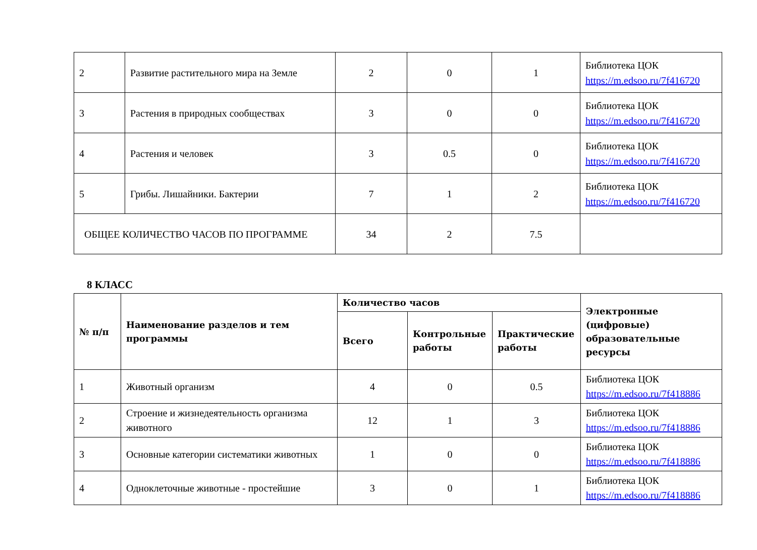| 2 | Развитие растительного мира на Земле | 2 | 0 | 1 | Библиотека ЦОК https://m.edsoo.ru/7f416720 |
| 3 | Растения в природных сообществах | 3 | 0 | 0 | Библиотека ЦОК https://m.edsoo.ru/7f416720 |
| 4 | Растения и человек | 3 | 0.5 | 0 | Библиотека ЦОК https://m.edsoo.ru/7f416720 |
| 5 | Грибы. Лишайники. Бактерии | 7 | 1 | 2 | Библиотека ЦОК https://m.edsoo.ru/7f416720 |
| ОБЩЕЕ КОЛИЧЕСТВО ЧАСОВ ПО ПРОГРАММЕ | | 34 | 2 | 7.5 | |
8 КЛАСС
| № п/п | Наименование разделов и тем программы | Количество часов | | | Электронные (цифровые) образовательные ресурсы |
| --- | --- | --- | --- | --- | --- |
| | | Всего | Контрольные работы | Практические работы | |
| 1 | Животный организм | 4 | 0 | 0.5 | Библиотека ЦОК https://m.edsoo.ru/7f418886 |
| 2 | Строение и жизнедеятельность организма животного | 12 | 1 | 3 | Библиотека ЦОК https://m.edsoo.ru/7f418886 |
| 3 | Основные категории систематики животных | 1 | 0 | 0 | Библиотека ЦОК https://m.edsoo.ru/7f418886 |
| 4 | Одноклеточные животные - простейшие | 3 | 0 | 1 | Библиотека ЦОК https://m.edsoo.ru/7f418886 |